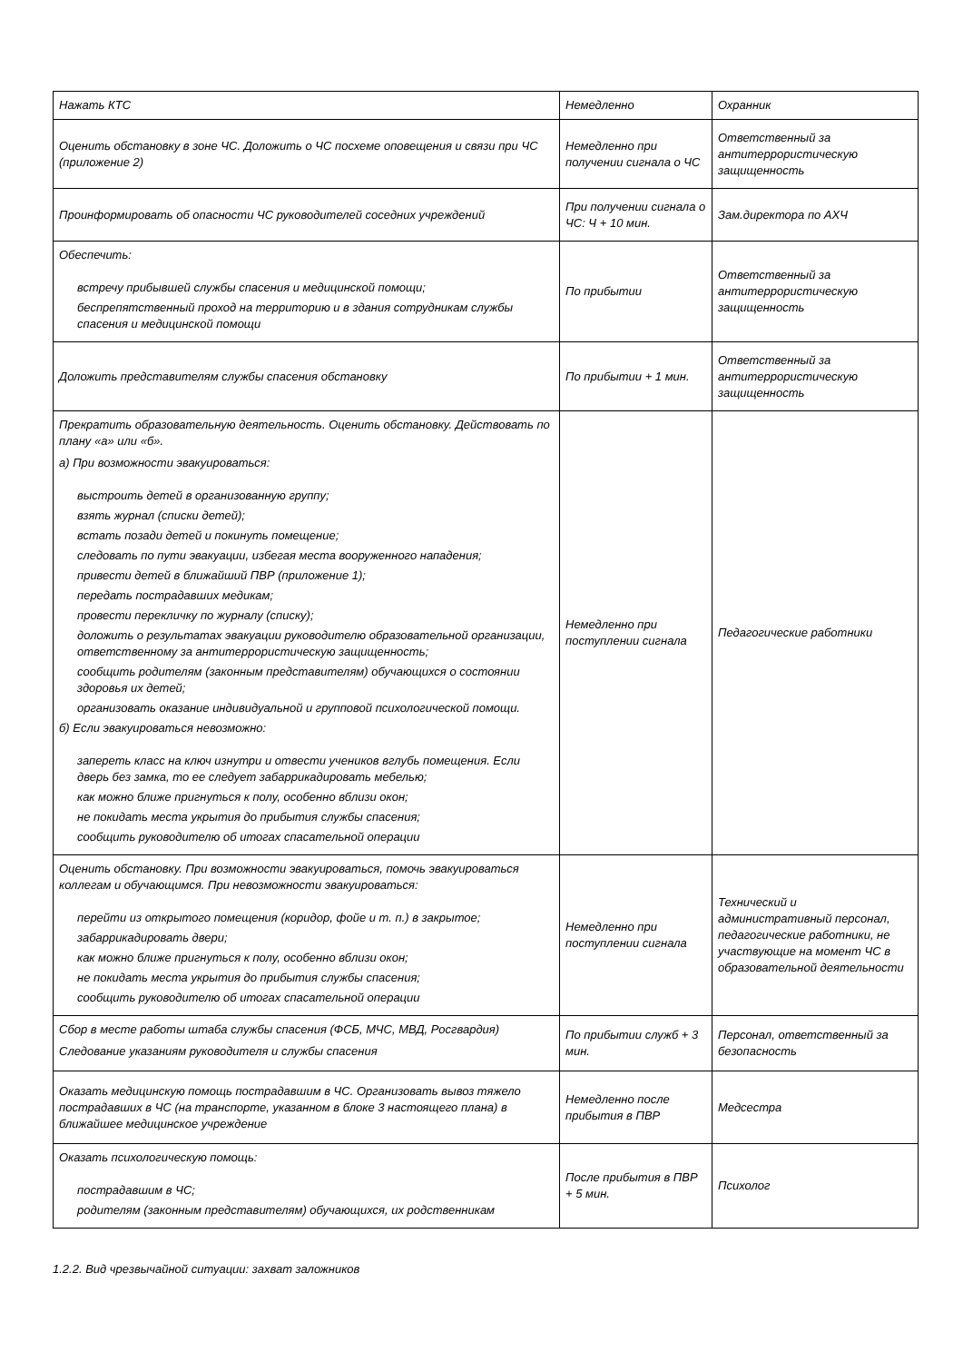| Нажать КТС | Немедленно | Охранник |
| Оценить обстановку в зоне ЧС. Доложить о ЧС посхеме оповещения и связи при ЧС (приложение 2) | Немедленно при получении сигнала о ЧС | Ответственный за антитеррористическую защищенность |
| Проинформировать об опасности ЧС руководителей соседних учреждений | При получении сигнала о ЧС: Ч + 10 мин. | Зам.директора по АХЧ |
| Обеспечить: встречу прибывшей службы спасения и медицинской помощи; беспрепятственный проход на территорию и в здания сотрудникам службы спасения и медицинской помощи | По прибытии | Ответственный за антитеррористическую защищенность |
| Доложить представителям службы спасения обстановку | По прибытии + 1 мин. | Ответственный за антитеррористическую защищенность |
| Прекратить образовательную деятельность. Оценить обстановку. Действовать по плану «а» или «б». а) При возможности эвакуироваться: выстроить детей в организованную группу; взять журнал (списки детей); встать позади детей и покинуть помещение; следовать по пути эвакуации, избегая места вооруженного нападения; привести детей в ближайший ПВР (приложение 1); передать пострадавших медикам; провести перекличку по журналу (списку); доложить о результатах эвакуации руководителю образовательной организации, ответственному за антитеррористическую защищенность; сообщить родителям (законным представителям) обучающихся о состоянии здоровья их детей; организовать оказание индивидуальной и групповой психологической помощи. б) Если эвакуироваться невозможно: запереть класс на ключ изнутри и отвести учеников вглубь помещения. Если дверь без замка, то ее следует забаррикадировать мебелью; как можно ближе пригнуться к полу, особенно вблизи окон; не покидать места укрытия до прибытия службы спасения; сообщить руководителю об итогах спасательной операции | Немедленно при поступлении сигнала | Педагогические работники |
| Оценить обстановку. При возможности эвакуироваться, помочь эвакуироваться коллегам и обучающимся. При невозможности эвакуироваться: перейти из открытого помещения (коридор, фойе и т. п.) в закрытое; забаррикадировать двери; как можно ближе пригнуться к полу, особенно вблизи окон; не покидать места укрытия до прибытия службы спасения; сообщить руководителю об итогах спасательной операции | Немедленно при поступлении сигнала | Технический и административный персонал, педагогические работники, не участвующие на момент ЧС в образовательной деятельности |
| Сбор в месте работы штаба службы спасения (ФСБ, МЧС, МВД, Росгвардия) Следование указаниям руководителя и службы спасения | По прибытии служб + 3 мин. | Персонал, ответственный за безопасность |
| Оказать медицинскую помощь пострадавшим в ЧС. Организовать вывоз тяжело пострадавших в ЧС (на транспорте, указанном в блоке 3 настоящего плана) в ближайшее медицинское учреждение | Немедленно после прибытия в ПВР | Медсестра |
| Оказать психологическую помощь: пострадавшим в ЧС; родителям (законным представителям) обучающихся, их родственникам | После прибытия в ПВР + 5 мин. | Психолог |
1.2.2. Вид чрезвычайной ситуации: захват заложников